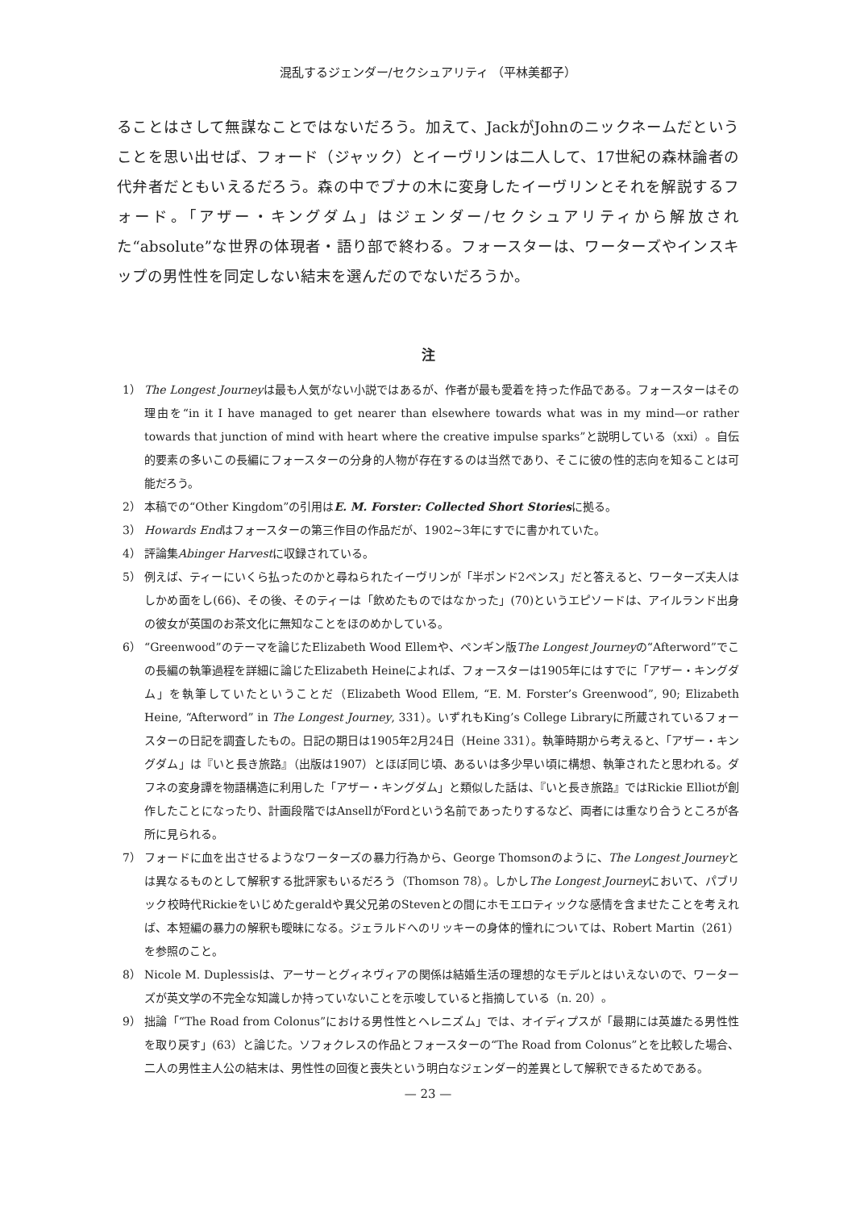混乱するジェンダー/セクシュアリティ （平林美都子）
ることはさして無謀なことではないだろう。加えて、JackがJohnのニックネームだということを思い出せば、フォード（ジャック）とイーヴリンは二人して、17世紀の森林論者の代弁者だともいえるだろう。森の中でブナの木に変身したイーヴリンとそれを解説するフォード。「アザー・キングダム」はジェンダー/セクシュアリティから解放された“absolute”な世界の体現者・語り部で終わる。フォースターは、ワーターズやインスキップの男性性を同定しない結末を選んだのでないだろうか。
注
1） The Longest Journeyは最も人気がない小説ではあるが、作者が最も愛着を持った作品である。フォースターはその理由を“in it I have managed to get nearer than elsewhere towards what was in my mind—or rather towards that junction of mind with heart where the creative impulse sparks”と説明している（xxi）。自伝的要素の多いこの長編にフォースターの分身的人物が存在するのは当然であり、そこに彼の性的志向を知ることは可能だろう。
2） 本稿での“Other Kingdom”の引用はE. M. Forster: Collected Short Storiesに拠る。
3） Howards Endはフォースターの第三作目の作品だが、1902~3年にすでに書かれていた。
4） 評論集Abinger Harvestに収録されている。
5） 例えば、ティーにいくら払ったのかと尋ねられたイーヴリンが「半ポンド2ペンス」だと答えると、ワーターズ夫人はしかめ面をし(66)、その後、そのティーは「飲めたものではなかった」(70)というエピソードは、アイルランド出身の彼女が英国のお茶文化に無知なことをほのめかしている。
6） “Greenwood”のテーマを論じたElizabeth Wood Ellemや、ペンギン版The Longest Journeyの“Afterword”でこの長編の執筆過程を詳細に論じたElizabeth Heineによれば、フォースターは1905年にはすでに「アザー・キングダム」を執筆していたということだ（Elizabeth Wood Ellem, “E. M. Forster’s Greenwood”, 90; Elizabeth Heine, “Afterword” in The Longest Journey, 331）。いずれもKing’s College Libraryに所蔵されているフォースターの日記を調査したもの。日記の期日は1905年2月24日（Heine 331）。執筆時期から考えると、「アザー・キングダム」は『いと長き旅路』（出版は1907）とほぼ同じ頃、あるいは多少早い頃に構想、執筆されたと思われる。ダフネの変身譚を物語構造に利用した「アザー・キングダム」と類似した話は、『いと長き旅路』ではRickie Elliotが創作したことになったり、計画段階ではAnsellがFordという名前であったりするなど、両者には重なり合うところが各所に見られる。
7） フォードに血を出させるようなワーターズの暴力行為から、George Thomsonのように、The Longest Journeyとは異なるものとして解釈する批評家もいるだろう（Thomson 78）。しかしThe Longest Journeyにおいて、パブリック校時代Rickieをいじめたgeraldや異父兄弟のStevenとの間にホモエロティックな感情を含ませたことを考えれば、本短編の暴力の解釈も曖昧になる。ジェラルドへのリッキーの身体的憧れについては、Robert Martin（261）を参照のこと。
8） Nicole M. Duplessisは、アーサーとグィネヴィアの関係は結婚生活の理想的なモデルとはいえないので、ワーターズが英文学の不完全な知識しか持っていないことを示唆していると指摘している（n. 20）。
9） 拙論「“The Road from Colonus”における男性性とヘレニズム」では、オイディプスが「最期には英雄たる男性性を取り戻す」(63）と論じた。ソフォクレスの作品とフォースターの“The Road from Colonus”とを比較した場合、二人の男性主人公の結末は、男性性の回復と喪失という明白なジェンダー的差異として解釈できるためである。
— 23 —